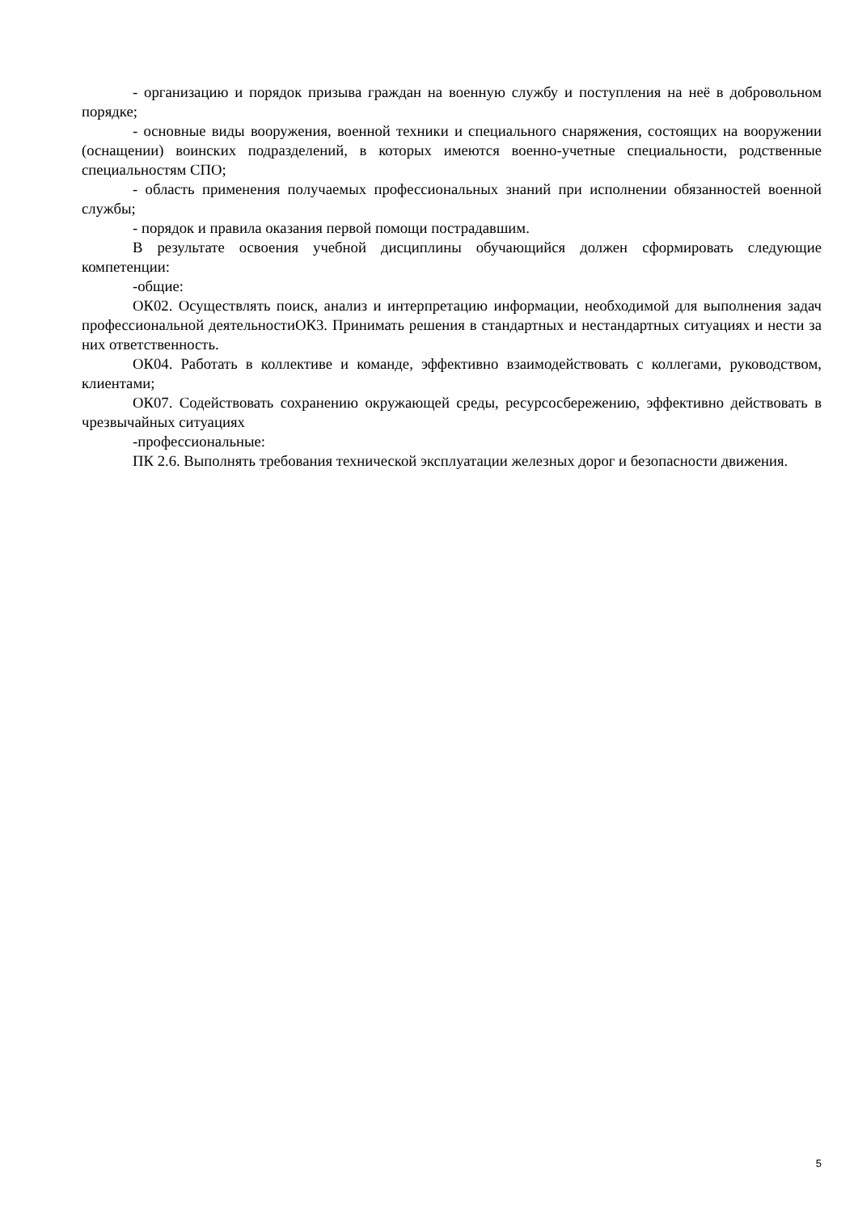- организацию и порядок призыва граждан на военную службу и поступления на неё в добровольном порядке;
- основные виды вооружения, военной техники и специального снаряжения, состоящих на вооружении (оснащении) воинских подразделений, в которых имеются военно-учетные специальности, родственные специальностям СПО;
- область применения получаемых профессиональных знаний при исполнении обязанностей военной службы;
- порядок и правила оказания первой помощи пострадавшим.
В результате освоения учебной дисциплины обучающийся должен сформировать следующие компетенции:
-общие:
ОК02. Осуществлять поиск, анализ и интерпретацию информации, необходимой для выполнения задач профессиональной деятельностиОК3. Принимать решения в стандартных и нестандартных ситуациях и нести за них ответственность.
ОК04. Работать в коллективе и команде, эффективно взаимодействовать с коллегами, руководством, клиентами;
ОК07. Содействовать сохранению окружающей среды, ресурсосбережению, эффективно действовать в чрезвычайных ситуациях
-профессиональные:
ПК 2.6. Выполнять требования технической эксплуатации железных дорог и безопасности движения.
5